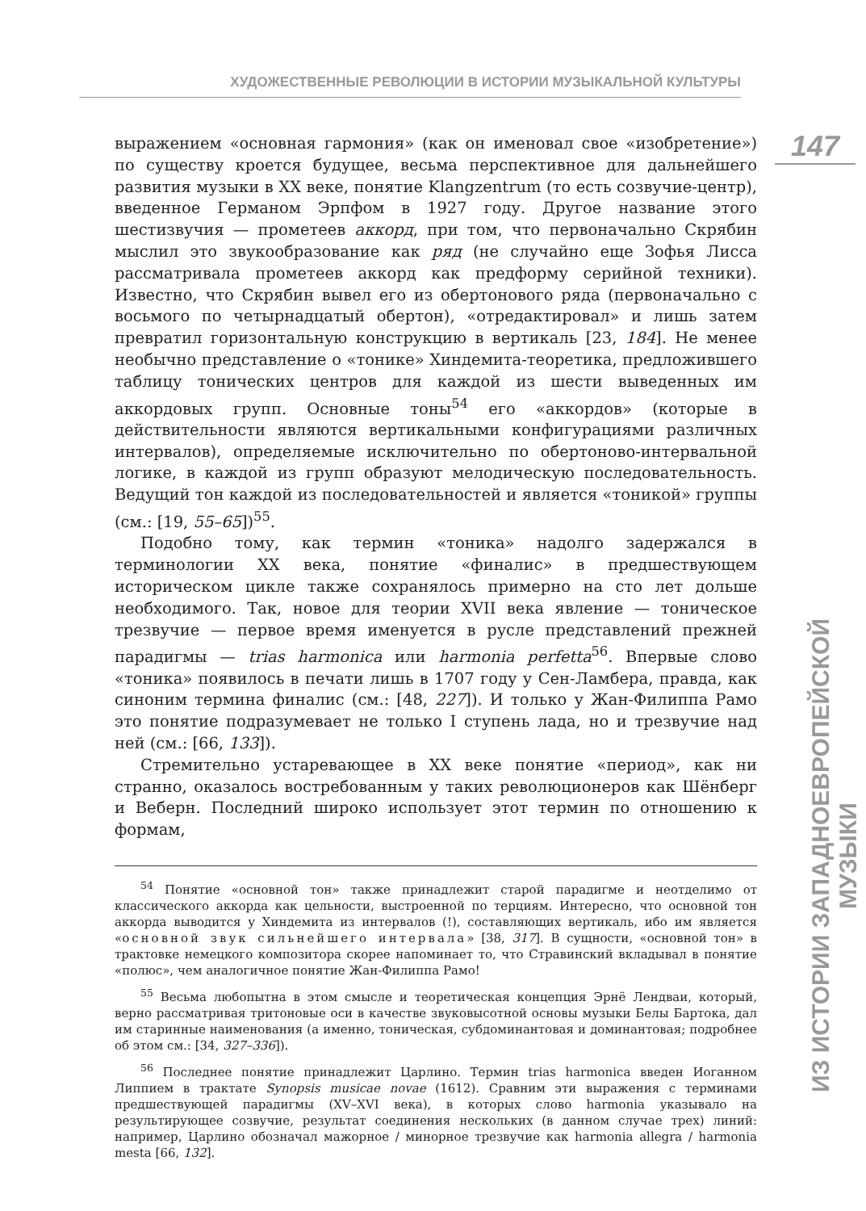ХУДОЖЕСТВЕННЫЕ РЕВОЛЮЦИИ В ИСТОРИИ МУЗЫКАЛЬНОЙ КУЛЬТУРЫ
147
ИЗ ИСТОРИИ ЗАПАДНОЕВРОПЕЙСКОЙ МУЗЫКИ
выражением «основная гармония» (как он именовал свое «изобретение») по существу кроется будущее, весьма перспективное для дальнейшего развития музыки в XX веке, понятие Klangzentrum (то есть созвучие-центр), введенное Германом Эрпфом в 1927 году. Другое название этого шестизвучия — прометеев аккорд, при том, что первоначально Скрябин мыслил это звукообразование как ряд (не случайно еще Зофья Лисса рассматривала прометеев аккорд как предформу серийной техники). Известно, что Скрябин вывел его из обертонового ряда (первоначально с восьмого по четырнадцатый обертон), «отредактировал» и лишь затем превратил горизонтальную конструкцию в вертикаль [23, 184]. Не менее необычно представление о «тонике» Хиндемита-теоретика, предложившего таблицу тонических центров для каждой из шести выведенных им аккордовых групп. Основные тоны<sup>54</sup> его «аккордов» (которые в действительности являются вертикальными конфигурациями различных интервалов), определяемые исключительно по обертоново-интервальной логике, в каждой из групп образуют мелодическую последовательность. Ведущий тон каждой из последовательностей и является «тоникой» группы (см.: [19, 55–65])<sup>55</sup>.
Подобно тому, как термин «тоника» надолго задержался в терминологии XX века, понятие «финалис» в предшествующем историческом цикле также сохранялось примерно на сто лет дольше необходимого. Так, новое для теории XVII века явление — тоническое трезвучие — первое время именуется в русле представлений прежней парадигмы — trias harmonica или harmonia perfetta<sup>56</sup>. Впервые слово «тоника» появилось в печати лишь в 1707 году у Сен-Ламбера, правда, как синоним термина финалис (см.: [48, 227]). И только у Жан-Филиппа Рамо это понятие подразумевает не только I ступень лада, но и трезвучие над ней (см.: [66, 133]).
Стремительно устаревающее в XX веке понятие «период», как ни странно, оказалось востребованным у таких революционеров как Шёнберг и Веберн. Последний широко использует этот термин по отношению к формам,
<sup>54</sup> Понятие «основной тон» также принадлежит старой парадигме и неотделимо от классического аккорда как цельности, выстроенной по терциям. Интересно, что основной тон аккорда выводится у Хиндемита из интервалов (!), составляющих вертикаль, ибо им является «основной звук сильнейшего интервала» [38, 317]. В сущности, «основной тон» в трактовке немецкого композитора скорее напоминает то, что Стравинский вкладывал в понятие «полюс», чем аналогичное понятие Жан-Филиппа Рамо!
<sup>55</sup> Весьма любопытна в этом смысле и теоретическая концепция Эрнё Лендваи, который, верно рассматривая тритоновые оси в качестве звуковысотной основы музыки Белы Бартока, дал им старинные наименования (а именно, тоническая, субдоминантовая и доминантовая; подробнее об этом см.: [34, 327–336]).
<sup>56</sup> Последнее понятие принадлежит Царлино. Термин trias harmonica введен Иоганном Липпием в трактате Synopsis musicae novae (1612). Сравним эти выражения с терминами предшествующей парадигмы (XV–XVI века), в которых слово harmonia указывало на результирующее созвучие, результат соединения нескольких (в данном случае трех) линий: например, Царлино обозначал мажорное / минорное трезвучие как harmonia allegra / harmonia mesta [66, 132].